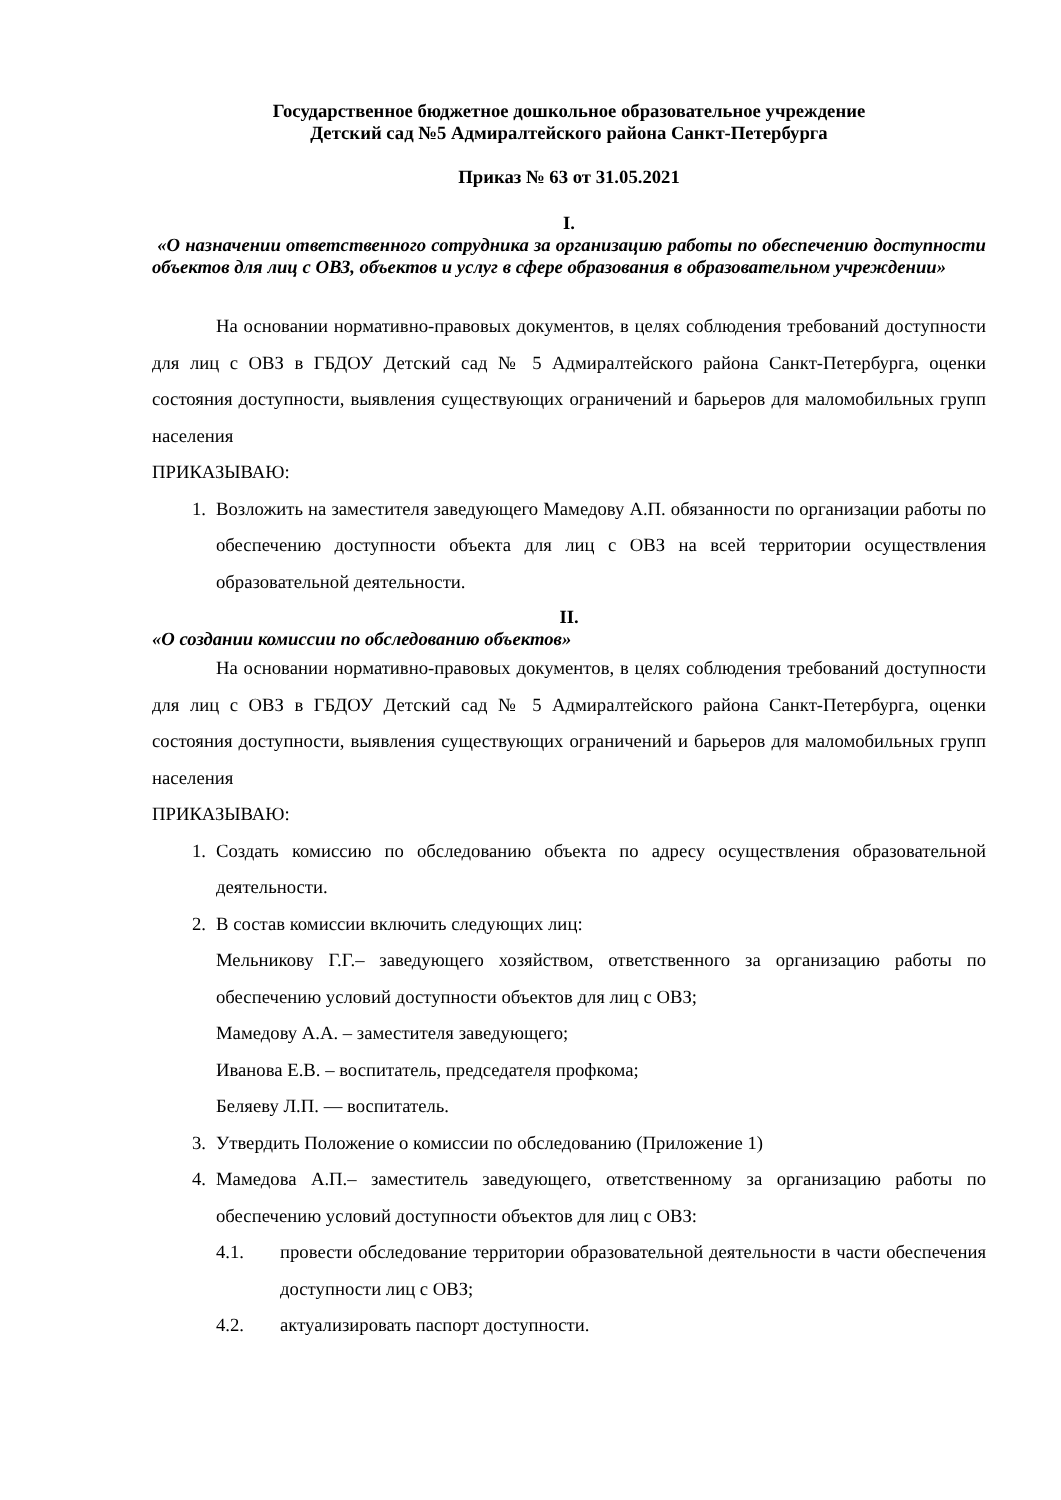Государственное бюджетное дошкольное образовательное учреждение
Детский сад №5 Адмиралтейского района Санкт-Петербурга
Приказ № 63 от 31.05.2021
I.
«О назначении ответственного сотрудника за организацию работы по обеспечению доступности объектов для лиц с ОВЗ, объектов и услуг в сфере образования в образовательном учреждении»
На основании нормативно-правовых документов, в целях соблюдения требований доступности для лиц с ОВЗ в ГБДОУ Детский сад № 5 Адмиралтейского района Санкт-Петербурга, оценки состояния доступности, выявления существующих ограничений и барьеров для маломобильных групп населения
ПРИКАЗЫВАЮ:
1. Возложить на заместителя заведующего Мамедову А.П. обязанности по организации работы по обеспечению доступности объекта для лиц с ОВЗ на всей территории осуществления образовательной деятельности.
II.
«О создании комиссии по обследованию объектов»
На основании нормативно-правовых документов, в целях соблюдения требований доступности для лиц с ОВЗ в ГБДОУ Детский сад № 5 Адмиралтейского района Санкт-Петербурга, оценки состояния доступности, выявления существующих ограничений и барьеров для маломобильных групп населения
ПРИКАЗЫВАЮ:
1. Создать комиссию по обследованию объекта по адресу осуществления образовательной деятельности.
2. В состав комиссии включить следующих лиц:
Мельникову Г.Г.– заведующего хозяйством, ответственного за организацию работы по обеспечению условий доступности объектов для лиц с ОВЗ;
Мамедову А.А. – заместителя заведующего;
Иванова Е.В. – воспитатель, председателя профкома;
Беляеву Л.П. — воспитатель.
3. Утвердить Положение о комиссии по обследованию (Приложение 1)
4. Мамедова А.П.– заместитель заведующего, ответственному за организацию работы по обеспечению условий доступности объектов для лиц с ОВЗ:
4.1. провести обследование территории образовательной деятельности в части обеспечения доступности лиц с ОВЗ;
4.2. актуализировать паспорт доступности.